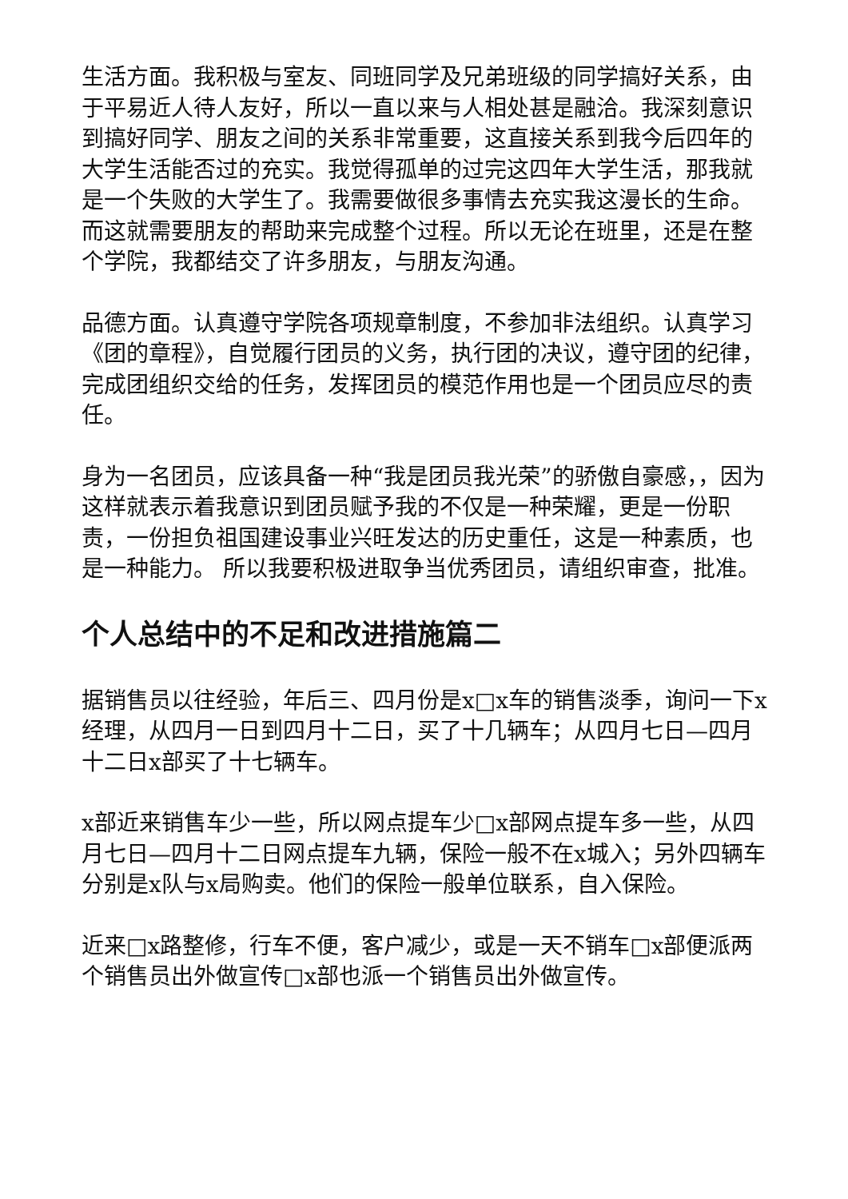生活方面。我积极与室友、同班同学及兄弟班级的同学搞好关系，由于平易近人待人友好，所以一直以来与人相处甚是融洽。我深刻意识到搞好同学、朋友之间的关系非常重要，这直接关系到我今后四年的大学生活能否过的充实。我觉得孤单的过完这四年大学生活，那我就是一个失败的大学生了。我需要做很多事情去充实我这漫长的生命。而这就需要朋友的帮助来完成整个过程。所以无论在班里，还是在整个学院，我都结交了许多朋友，与朋友沟通。
品德方面。认真遵守学院各项规章制度，不参加非法组织。认真学习《团的章程》，自觉履行团员的义务，执行团的决议，遵守团的纪律，完成团组织交给的任务，发挥团员的模范作用也是一个团员应尽的责任。
身为一名团员，应该具备一种“我是团员我光荣”的骄傲自豪感，，因为这样就表示着我意识到团员赋予我的不仅是一种荣耀，更是一份职责，一份担负祖国建设事业兴旺发达的历史重任，这是一种素质，也是一种能力。 所以我要积极进取争当优秀团员，请组织审查，批准。
个人总结中的不足和改进措施篇二
据销售员以往经验，年后三、四月份是x□x车的销售淡季，询问一下x经理，从四月一日到四月十二日，买了十几辆车；从四月七日—四月十二日x部买了十七辆车。
x部近来销售车少一些，所以网点提车少□x部网点提车多一些，从四月七日—四月十二日网点提车九辆，保险一般不在x城入；另外四辆车分别是x队与x局购卖。他们的保险一般单位联系，自入保险。
近来□x路整修，行车不便，客户减少，或是一天不销车□x部便派两个销售员出外做宣传□x部也派一个销售员出外做宣传。